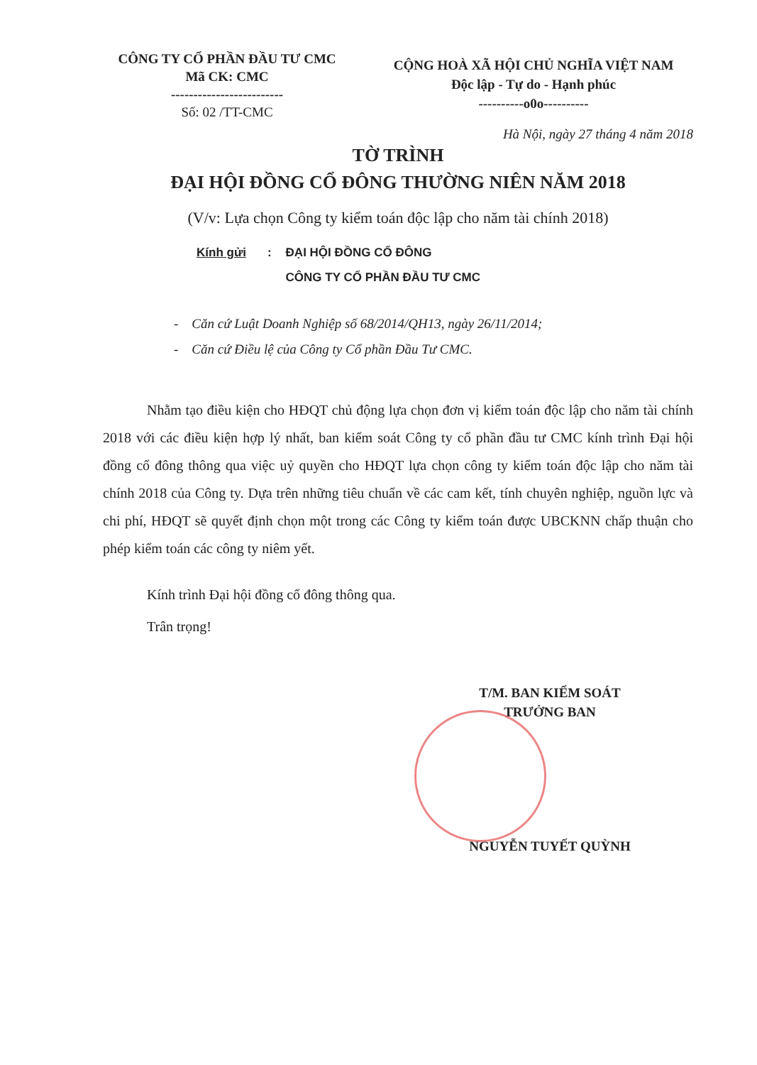CÔNG TY CỔ PHẦN ĐẦU TƯ CMC
Mã CK: CMC
-------------------------
Số: 02 /TT-CMC
CỘNG HOÀ XÃ HỘI CHỦ NGHĨA VIỆT NAM
Độc lập - Tự do - Hạnh phúc
----------o0o----------
Hà Nội, ngày 27 tháng 4 năm 2018
TỜ TRÌNH
ĐẠI HỘI ĐỒNG CỔ ĐÔNG THƯỜNG NIÊN NĂM 2018
(V/v: Lựa chọn Công ty kiểm toán độc lập cho năm tài chính 2018)
Kính gửi :
ĐẠI HỘI ĐỒNG CỔ ĐÔNG
CÔNG TY CỔ PHẦN ĐẦU TƯ CMC
- Căn cứ Luật Doanh Nghiệp số 68/2014/QH13, ngày 26/11/2014;
- Căn cứ Điều lệ của Công ty Cổ phần Đầu Tư CMC.
Nhằm tạo điều kiện cho HĐQT chủ động lựa chọn đơn vị kiểm toán độc lập cho năm tài chính 2018 với các điều kiện hợp lý nhất, ban kiểm soát Công ty cổ phần đầu tư CMC kính trình Đại hội đồng cổ đông thông qua việc uỷ quyền cho HĐQT lựa chọn công ty kiểm toán độc lập cho năm tài chính 2018 của Công ty. Dựa trên những tiêu chuẩn về các cam kết, tính chuyên nghiệp, nguồn lực và chi phí, HĐQT sẽ quyết định chọn một trong các Công ty kiểm toán được UBCKNN chấp thuận cho phép kiểm toán các công ty niêm yết.
Kính trình Đại hội đồng cổ đông thông qua.
Trân trọng!
T/M. BAN KIỂM SOÁT
TRƯỞNG BAN
NGUYỄN TUYẾT QUỲNH